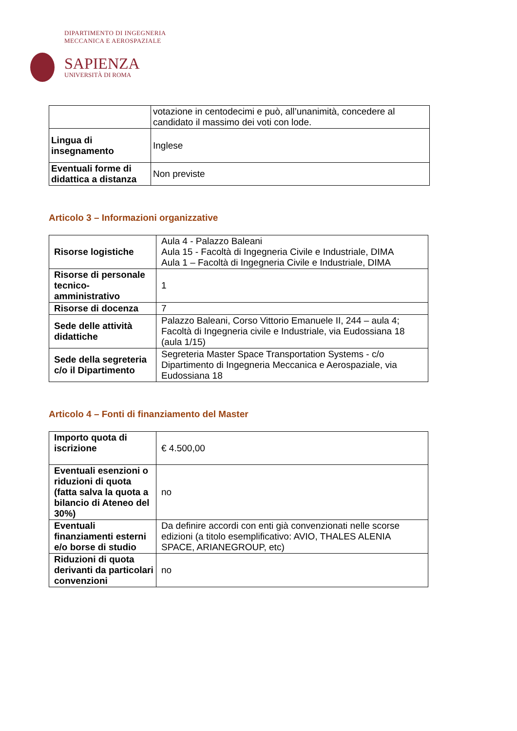DIPARTIMENTO DI INGEGNERIA
MECCANICA E AEROSPAZIALE
SAPIENZA
UNIVERSITÀ DI ROMA
| | votazione in centodecimi e può, all’unanimità, concedere al candidato il massimo dei voti con lode. |
| Lingua di insegnamento | Inglese |
| Eventuali forme di didattica a distanza | Non previste |
Articolo 3 – Informazioni organizzative
| Risorse logistiche | Aula 4 - Palazzo Baleani Aula 15 - Facoltà di Ingegneria Civile e Industriale, DIMA Aula 1 – Facoltà di Ingegneria Civile e Industriale, DIMA |
| Risorse di personale tecnico-amministrativo | 1 |
| Risorse di docenza | 7 |
| Sede delle attività didattiche | Palazzo Baleani, Corso Vittorio Emanuele II, 244 – aula 4; Facoltà di Ingegneria civile e Industriale, via Eudossiana 18 (aula 1/15) |
| Sede della segreteria c/o il Dipartimento | Segreteria Master Space Transportation Systems - c/o Dipartimento di Ingegneria Meccanica e Aerospaziale, via Eudossiana 18 |
Articolo 4 – Fonti di finanziamento del Master
| Importo quota di iscrizione | € 4.500,00 |
| Eventuali esenzioni o riduzioni di quota (fatta salva la quota a bilancio di Ateneo del 30%) | no |
| Eventuali finanziamenti esterni e/o borse di studio | Da definire accordi con enti già convenzionati nelle scorse edizioni (a titolo esemplificativo: AVIO, THALES ALENIA SPACE, ARIANEGROUP, etc) |
| Riduzioni di quota derivanti da particolari convenzioni | no |